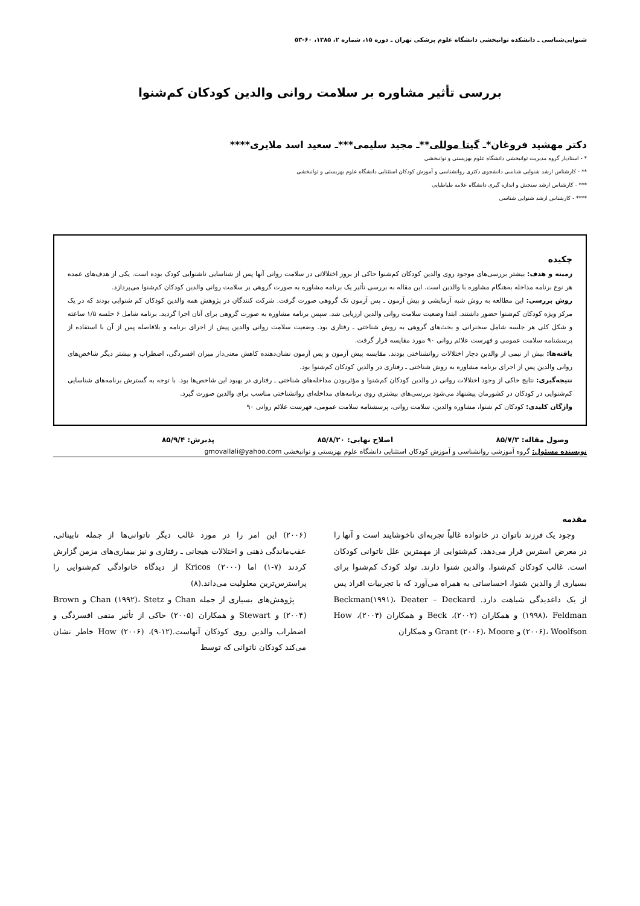شنوایی‌شناسی ـ دانشکده توانبخشی دانشگاه علوم پزشکی تهران ـ دوره ۱۵، شماره ۲، ۱۳۸۵، ۶۰-۵۳
بررسی تأثیر مشاوره بر سلامت روانی والدین کودکان کم‌شنوا
دکتر مهشید فروغان*ـ گیتا موللی**ـ مجید سلیمی***ـ سعید اسد ملایری****
* - استادیار گروه مدیریت توانبخشی دانشگاه علوم بهزیستی و توانبخشی
** - کارشناس ارشد شنوایی شناسی دانشجوی دکتری روانشناسی و آموزش کودکان استثنایی دانشگاه علوم بهزیستی و توانبخشی
*** - کارشناس ارشد سنجش و اندازه گیری دانشگاه علامه طباطبایی
**** - کارشناس ارشد شنوایی شناسی
چکیده
زمینه و هدف: بیشتر بررسی‌های موجود روی والدین کودکان کم‌شنوا حاکی از بروز اختلالاتی در سلامت روانی آنها پس از شناسایی ناشنوایی کودک بوده است. یکی از هدف‌های عمده هر نوع برنامه مداخله به‌هنگام مشاوره با والدین است. این مقاله به بررسی تأثیر یک برنامه مشاوره به صورت گروهی بر سلامت روانی والدین کودکان کم‌شنوا می‌پردازد.
روش بررسی: این مطالعه به روش شبه آزمایشی و پیش آزمون ـ پس آزمون تک گروهی صورت گرفت. شرکت کنندگان در پژوهش همه والدین کودکان کم شنوایی بودند که در یک مرکز ویژه کودکان کم‌شنوا حضور داشتند. ابتدا وضعیت سلامت روانی والدین ارزیابی شد. سپس برنامه مشاوره به صورت گروهی برای آنان اجرا گردید. برنامه شامل ۶ جلسه ۱/۵ ساعته و شکل کلی هر جلسه شامل سخنرانی و بحث‌های گروهی به روش شناختی ـ رفتاری بود. وضعیت سلامت روانی والدین پیش از اجرای برنامه و بلافاصله پس از آن با استفاده از پرسشنامه سلامت عمومی و فهرست علائم روانی ۹۰ مورد مقایسه قرار گرفت.
یافته‌ها: بیش از نیمی از والدین دچار اختلالات روانشناختی بودند. مقایسه پیش آزمون و پس آزمون نشان‌دهنده کاهش معنی‌دار میزان افسردگی، اضطراب و بیشتر دیگر شاخص‌های روانی والدین پس از اجرای برنامه مشاوره به روش شناختی ـ رفتاری در والدین کودکان کم‌شنوا بود.
نتیجه‌گیری: نتایج حاکی از وجود اختلالات روانی در والدین کودکان کم‌شنوا و مؤثربودن مداخله‌های شناختی ـ رفتاری در بهبود این شاخص‌ها بود. با توجه به گسترش برنامه‌های شناسایی کم‌شنوایی در کودکان در کشورمان پیشنهاد می‌شود بررسی‌های بیشتری روی برنامه‌های مداخله‌ای روانشناختی مناسب برای والدین صورت گیرد.
واژگان کلیدی: کودکان کم شنوا، مشاوره والدین، سلامت روانی، پرسشنامه سلامت عمومی، فهرست علائم روانی ۹۰
وصول مقاله: ۸۵/۷/۳ اصلاح نهایی: ۸۵/۸/۲۰ پذیرش: ۸۵/۹/۴
نویسنده مسئول: گروه آموزشی روانشناسی و آموزش کودکان استثنایی دانشگاه علوم بهزیستی و توانبخشی gmovallali@yahoo.com
مقدمه
وجود یک فرزند ناتوان در خانواده غالباً تجربه‌ای ناخوشایند است و آنها را در معرض استرس قرار می‌دهد. کم‌شنوایی از مهمترین علل ناتوانی کودکان است. غالب کودکان کم‌شنوا، والدین شنوا دارند. تولد کودک کم‌شنوا برای بسیاری از والدین شنوا، احساساتی به همراه می‌آورد که با تجربیات افراد پس از یک داغدیدگی شباهت دارد. Beckman(۱۹۹۱)، Deater – Deckard (۱۹۹۸)، Feldman و همکاران (۲۰۰۲)، Beck و همکاران (۲۰۰۴)، How (۲۰۰۶)، Woolfson و Grant (۲۰۰۶)، Moore و همکاران
(۲۰۰۶) این امر را در مورد غالب دیگر ناتوانی‌ها از جمله نابینائی، عقب‌ماندگی ذهنی و اختلالات هیجانی ـ رفتاری و نیز بیماری‌های مزمن گزارش کردند (۷-۱) اما Kricos (۲۰۰۰) از دیدگاه خانوادگی کم‌شنوایی را پراسترس‌ترین معلولیت می‌داند.(۸)
پژوهش‌های بسیاری از جمله Chan و Chan (۱۹۹۲)، Stetz و Brown (۲۰۰۴) و Stewart و همکاران (۲۰۰۵) حاکی از تأثیر منفی افسردگی و اضطراب والدین روی کودکان آنهاست.(۱۲-۹)، How (۲۰۰۶) خاطر نشان می‌کند کودکان ناتوانی که توسط